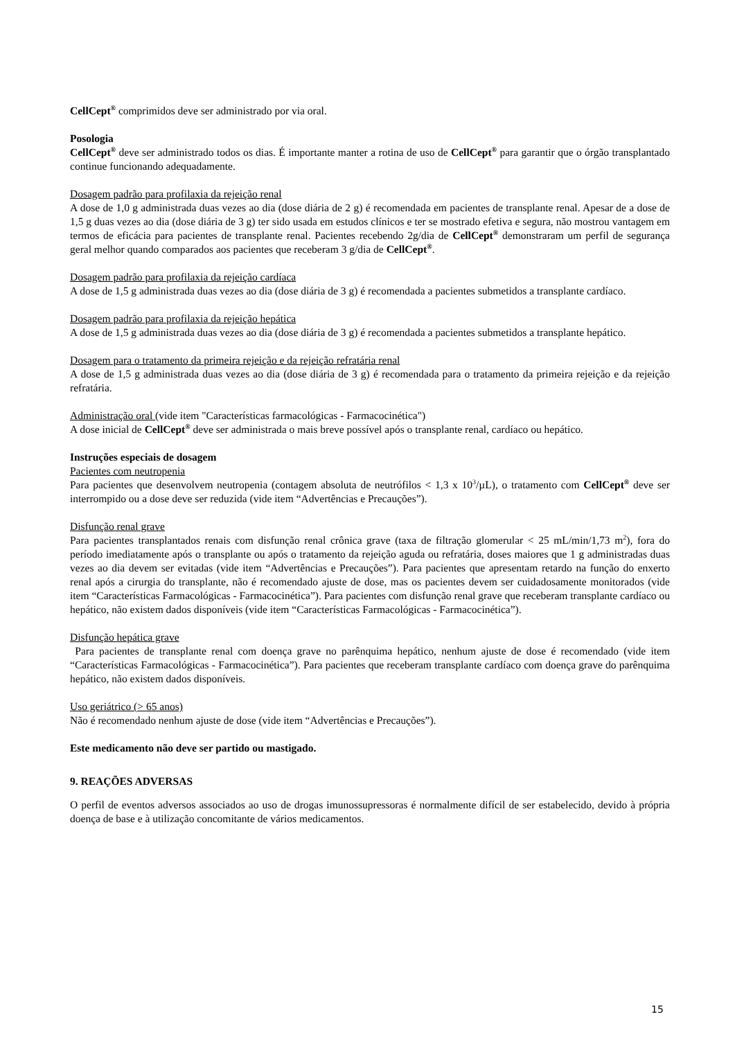CellCept<sup>®</sup> comprimidos deve ser administrado por via oral.
Posologia
CellCept<sup>®</sup> deve ser administrado todos os dias. É importante manter a rotina de uso de CellCept<sup>®</sup> para garantir que o órgão transplantado continue funcionando adequadamente.
Dosagem padrão para profilaxia da rejeição renal
A dose de 1,0 g administrada duas vezes ao dia (dose diária de 2 g) é recomendada em pacientes de transplante renal. Apesar de a dose de 1,5 g duas vezes ao dia (dose diária de 3 g) ter sido usada em estudos clínicos e ter se mostrado efetiva e segura, não mostrou vantagem em termos de eficácia para pacientes de transplante renal. Pacientes recebendo 2g/dia de CellCept<sup>®</sup> demonstraram um perfil de segurança geral melhor quando comparados aos pacientes que receberam 3 g/dia de CellCept<sup>®</sup>.
Dosagem padrão para profilaxia da rejeição cardíaca
A dose de 1,5 g administrada duas vezes ao dia (dose diária de 3 g) é recomendada a pacientes submetidos a transplante cardíaco.
Dosagem padrão para profilaxia da rejeição hepática
A dose de 1,5 g administrada duas vezes ao dia (dose diária de 3 g) é recomendada a pacientes submetidos a transplante hepático.
Dosagem para o tratamento da primeira rejeição e da rejeição refratária renal
A dose de 1,5 g administrada duas vezes ao dia (dose diária de 3 g) é recomendada para o tratamento da primeira rejeição e da rejeição refratária.
Administração oral (vide item "Características farmacológicas - Farmacocinética")
A dose inicial de CellCept<sup>®</sup> deve ser administrada o mais breve possível após o transplante renal, cardíaco ou hepático.
Instruções especiais de dosagem
Pacientes com neutropenia
Para pacientes que desenvolvem neutropenia (contagem absoluta de neutrófilos < 1,3 x 10<sup>3</sup>/µL), o tratamento com CellCept<sup>®</sup> deve ser interrompido ou a dose deve ser reduzida (vide item “Advertências e Precauções”).
Disfunção renal grave
Para pacientes transplantados renais com disfunção renal crônica grave (taxa de filtração glomerular < 25 mL/min/1,73 m<sup>2</sup>), fora do período imediatamente após o transplante ou após o tratamento da rejeição aguda ou refratária, doses maiores que 1 g administradas duas vezes ao dia devem ser evitadas (vide item “Advertências e Precauções”). Para pacientes que apresentam retardo na função do enxerto renal após a cirurgia do transplante, não é recomendado ajuste de dose, mas os pacientes devem ser cuidadosamente monitorados (vide item “Características Farmacológicas - Farmacocinética”). Para pacientes com disfunção renal grave que receberam transplante cardíaco ou hepático, não existem dados disponíveis (vide item “Características Farmacológicas - Farmacocinética”).
Disfunção hepática grave
Para pacientes de transplante renal com doença grave no parênquima hepático, nenhum ajuste de dose é recomendado (vide item “Características Farmacológicas - Farmacocinética”). Para pacientes que receberam transplante cardíaco com doença grave do parênquima hepático, não existem dados disponíveis.
Uso geriátrico (> 65 anos)
Não é recomendado nenhum ajuste de dose (vide item “Advertências e Precauções”).
Este medicamento não deve ser partido ou mastigado.
9. REAÇÕES ADVERSAS
O perfil de eventos adversos associados ao uso de drogas imunossupressoras é normalmente difícil de ser estabelecido, devido à própria doença de base e à utilização concomitante de vários medicamentos.
15